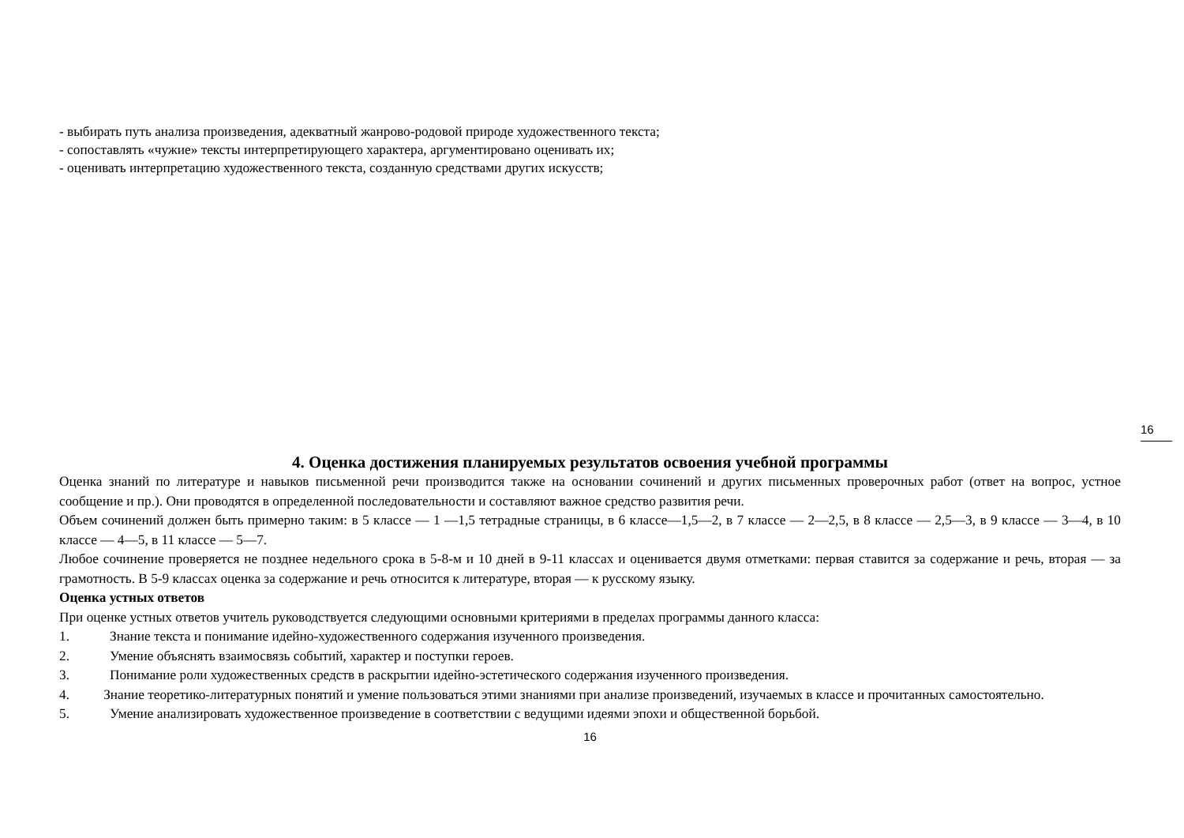- выбирать путь анализа произведения, адекватный жанрово-родовой природе художественного текста;
- сопоставлять «чужие» тексты интерпретирующего характера, аргументировано оценивать их;
- оценивать интерпретацию художественного текста, созданную средствами других искусств;
16
4. Оценка достижения планируемых результатов освоения учебной программы
Оценка знаний по литературе и навыков письменной речи производится также на основании сочинений и других письменных проверочных работ (ответ на вопрос, устное сообщение и пр.). Они проводятся в определенной последовательности и составляют важное средство развития речи.
Объем сочинений должен быть примерно таким: в 5 классе — 1 —1,5 тетрадные страницы, в 6 классе—1,5—2, в 7 классе — 2—2,5, в 8 классе — 2,5—3, в 9 классе — 3—4, в 10 классе — 4—5, в 11 классе — 5—7.
Любое сочинение проверяется не позднее недельного срока в 5-8-м и 10 дней в 9-11 классах и оценивается двумя отметками: первая ставится за содержание и речь, вторая — за грамотность. В 5-9 классах оценка за содержание и речь относится к литературе, вторая — к русскому языку.
Оценка устных ответов
При оценке устных ответов учитель руководствуется следующими основными критериями в пределах программы данного класса:
1. Знание текста и понимание идейно-художественного содержания изученного произведения.
2. Умение объяснять взаимосвязь событий, характер и поступки героев.
3. Понимание роли художественных средств в раскрытии идейно-эстетического содержания изученного произведения.
4. Знание теоретико-литературных понятий и умение пользоваться этими знаниями при анализе произведений, изучаемых в классе и прочитанных самостоятельно.
5. Умение анализировать художественное произведение в соответствии с ведущими идеями эпохи и общественной борьбой.
16